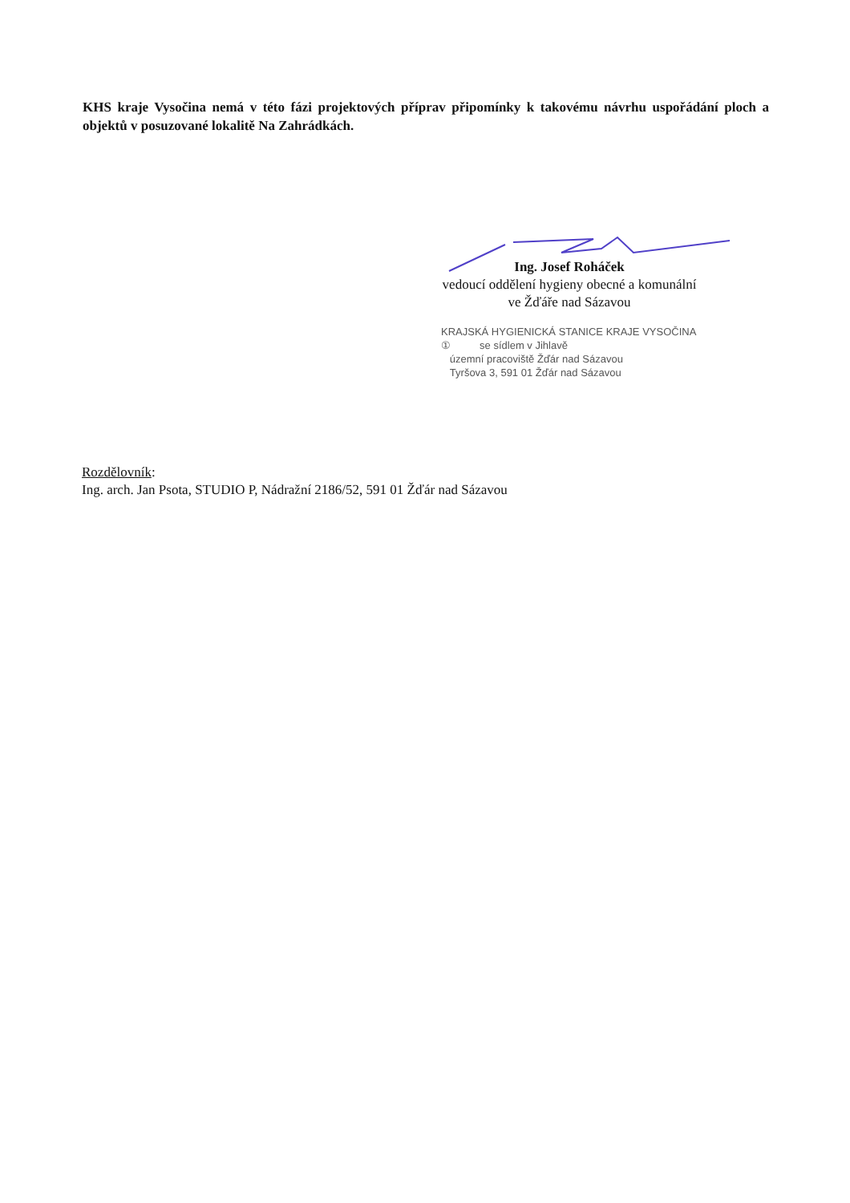KHS kraje Vysočina nemá v této fázi projektových příprav připomínky k takovému návrhu uspořádání ploch a objektů v posuzované lokalitě Na Zahrádkách.
Ing. Josef Roháček
vedoucí oddělení hygieny obecné a komunální
ve Žďáře nad Sázavou
KRAJSKÁ HYGIENICKÁ STANICE KRAJE VYSOČINA
① se sídlem v Jihlavě
územní pracoviště Žďár nad Sázavou
Tyršova 3, 591 01 Žďár nad Sázavou
Rozdělovník:
Ing. arch. Jan Psota, STUDIO P, Nádražní 2186/52, 591 01 Žďár nad Sázavou